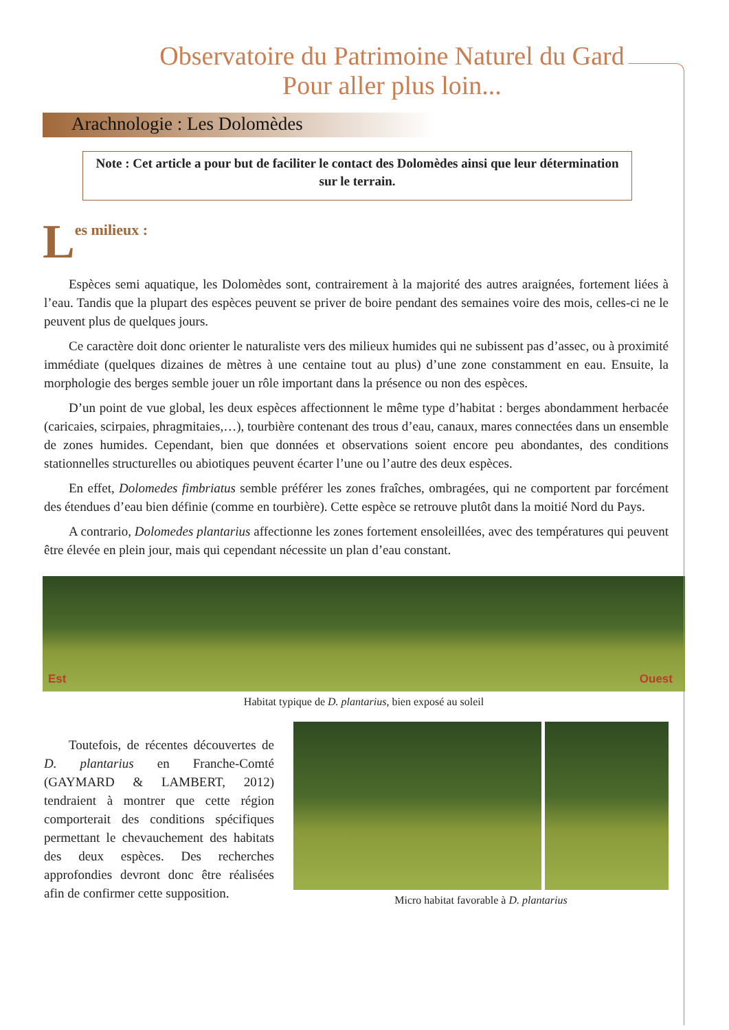Observatoire du Patrimoine Naturel du Gard
Pour aller plus loin...
Arachnologie : Les Dolomèdes
Note : Cet article a pour but de faciliter le contact des Dolomèdes ainsi que leur détermination sur le terrain.
Les milieux :
Espèces semi aquatique, les Dolomèdes sont, contrairement à la majorité des autres araignées, fortement liées à l’eau. Tandis que la plupart des espèces peuvent se priver de boire pendant des semaines voire des mois, celles-ci ne le peuvent plus de quelques jours.
Ce caractère doit donc orienter le naturaliste vers des milieux humides qui ne subissent pas d’assec, ou à proximité immédiate (quelques dizaines de mètres à une centaine tout au plus) d’une zone constamment en eau. Ensuite, la morphologie des berges semble jouer un rôle important dans la présence ou non des espèces.
D’un point de vue global, les deux espèces affectionnent le même type d’habitat : berges abondamment herbacée (caricaies, scirpaies, phragmitaies,…), tourbière contenant des trous d’eau, canaux, mares connectées dans un ensemble de zones humides. Cependant, bien que données et observations soient encore peu abondantes, des conditions stationnelles structurelles ou abiotiques peuvent écarter l’une ou l’autre des deux espèces.
En effet, Dolomedes fimbriatus semble préférer les zones fraîches, ombragées, qui ne comportent par forcément des étendues d’eau bien définie (comme en tourbière). Cette espèce se retrouve plutôt dans la moitié Nord du Pays.
A contrario, Dolomedes plantarius affectionne les zones fortement ensoleillées, avec des températures qui peuvent être élevée en plein jour, mais qui cependant nécessite un plan d’eau constant.
Est Ouest
Habitat typique de D. plantarius, bien exposé au soleil
Toutefois, de récentes découvertes de D. plantarius en Franche-Comté (GAYMARD & LAMBERT, 2012) tendraient à montrer que cette région comporterait des conditions spécifiques permettant le chevauchement des habitats des deux espèces. Des recherches approfondies devront donc être réalisées afin de confirmer cette supposition.
Micro habitat favorable à D. plantarius